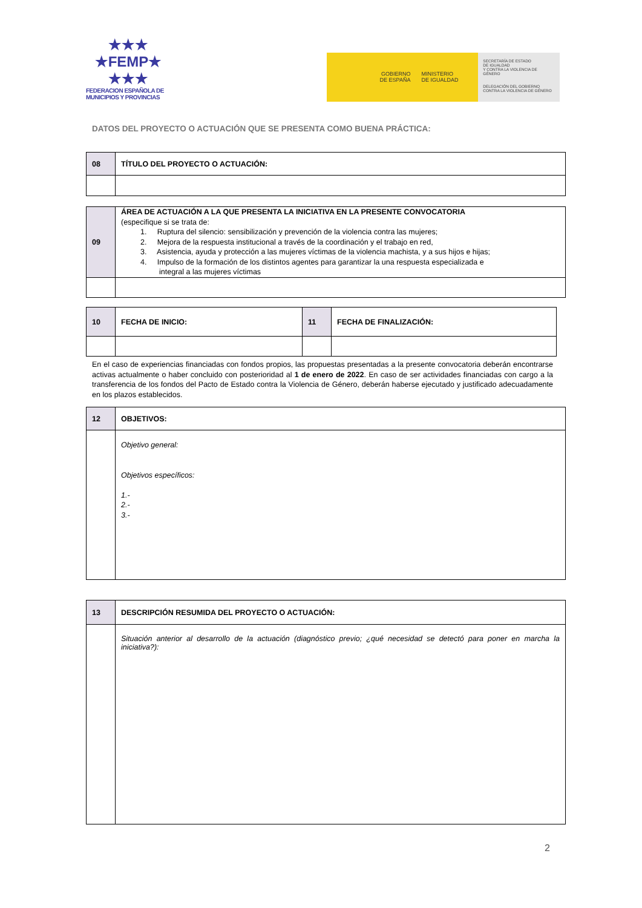★★★
★FEMP★
★★★
FEDERACION ESPAÑOLA DE
MUNICIPIOS Y PROVINCIAS
GOBIERNO
DE ESPAÑA
MINISTERIO
DE IGUALDAD
SECRETARÍA DE ESTADO
DE IGUALDAD
Y CONTRA LA VIOLENCIA DE GÉNERO
DELEGACIÓN DEL GOBIERNO
CONTRA LA VIOLENCIA DE GÉNERO
DATOS DEL PROYECTO O ACTUACIÓN QUE SE PRESENTA COMO BUENA PRÁCTICA:
| 08 | TÍTULO DEL PROYECTO O ACTUACIÓN: |
| 09 | ÁREA DE ACTUACIÓN A LA QUE PRESENTA LA INICIATIVA EN LA PRESENTE CONVOCATORIA (especifique si se trata de: 1. Ruptura del silencio: sensibilización y prevención de la violencia contra las mujeres; 2. Mejora de la respuesta institucional a través de la coordinación y el trabajo en red, 3. Asistencia, ayuda y protección a las mujeres víctimas de la violencia machista, y a sus hijos e hijas; 4. Impulso de la formación de los distintos agentes para garantizar la una respuesta especializada e integral a las mujeres víctimas |
| 10 | FECHA DE INICIO: | 11 | FECHA DE FINALIZACIÓN: |
En el caso de experiencias financiadas con fondos propios, las propuestas presentadas a la presente convocatoria deberán encontrarse activas actualmente o haber concluido con posterioridad al 1 de enero de 2022. En caso de ser actividades financiadas con cargo a la transferencia de los fondos del Pacto de Estado contra la Violencia de Género, deberán haberse ejecutado y justificado adecuadamente en los plazos establecidos.
| 12 | OBJETIVOS: |
| | Objetivo general: Objetivos específicos: 1.- 2.- 3.- |
| 13 | DESCRIPCIÓN RESUMIDA DEL PROYECTO O ACTUACIÓN: |
| | Situación anterior al desarrollo de la actuación (diagnóstico previo; ¿qué necesidad se detectó para poner en marcha la iniciativa?): |
2